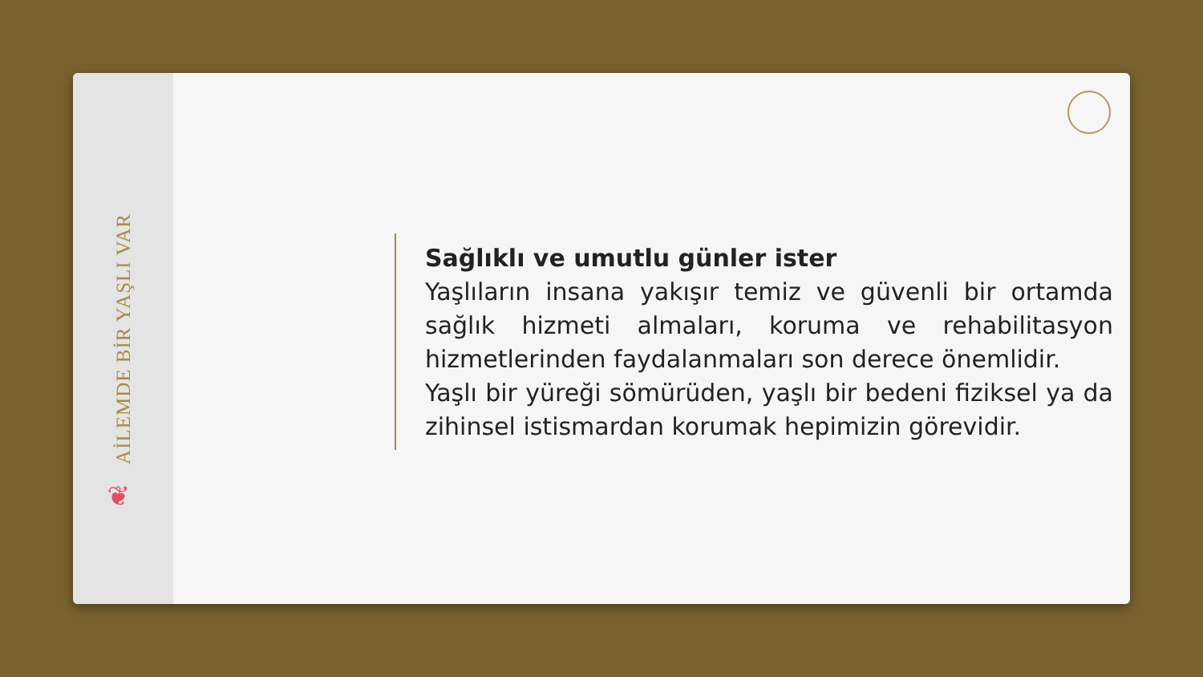AİLEMDE BİR YAŞLI VAR
❦
Sağlıklı ve umutlu günler ister
Yaşlıların insana yakışır temiz ve güvenli bir ortamda sağlık hizmeti almaları, koruma ve rehabilitasyon hizmetlerinden faydalanmaları son derece önemlidir.
Yaşlı bir yüreği sömürüden, yaşlı bir bedeni fiziksel ya da zihinsel istismardan korumak hepimizin görevidir.